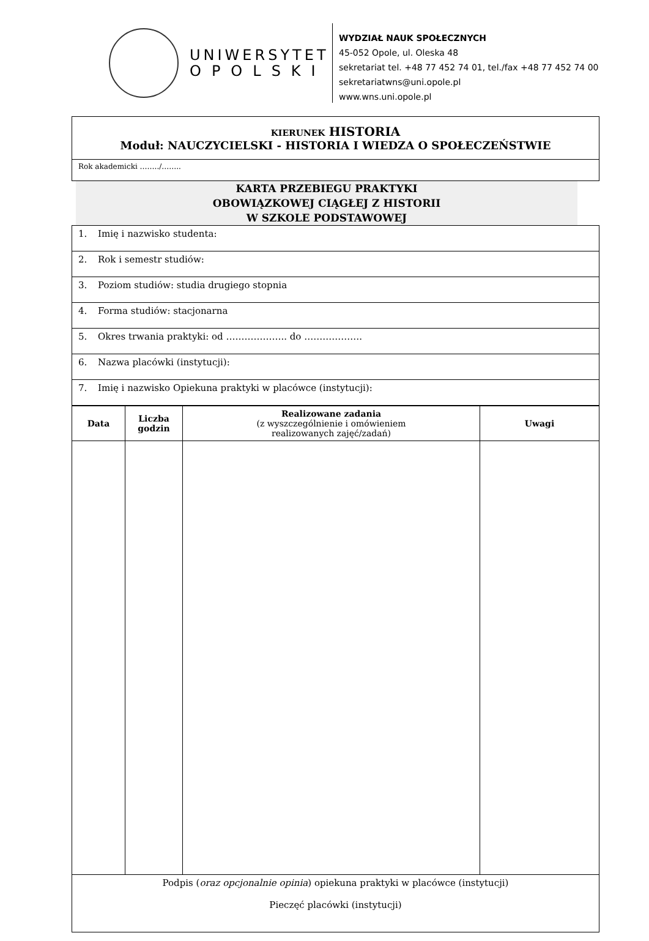UNIWERSYTET
OPOLSKI
WYDZIAŁ NAUK SPOŁECZNYCH
45-052 Opole, ul. Oleska 48
sekretariat tel. +48 77 452 74 01, tel./fax +48 77 452 74 00
sekretariatwns@uni.opole.pl
www.wns.uni.opole.pl
| KIERUNEK HISTORIA Moduł: NAUCZYCIELSKI - HISTORIA I WIEDZA O SPOŁECZEŃSTWIE |
| Rok akademicki ……../…….. |
KARTA PRZEBIEGU PRAKTYKI
OBOWIĄZKOWEJ CIĄGŁEJ Z HISTORII
W SZKOLE PODSTAWOWEJ
| 1. Imię i nazwisko studenta: |
| 2. Rok i semestr studiów: |
| 3. Poziom studiów: studia drugiego stopnia |
| 4. Forma studiów: stacjonarna |
| 5. Okres trwania praktyki: od ……………….. do ………………. |
| 6. Nazwa placówki (instytucji): |
| 7. Imię i nazwisko Opiekuna praktyki w placówce (instytucji): |
| Data | Liczba godzin | Realizowane zadania (z wyszczególnienie i omówieniem realizowanych zajęć/zadań) | Uwagi |
| --- | --- | --- | --- |
| Podpis ( oraz opcjonalnie opinia ) opiekuna praktyki w placówce (instytucji) Pieczęć placówki (instytucji) | | | |